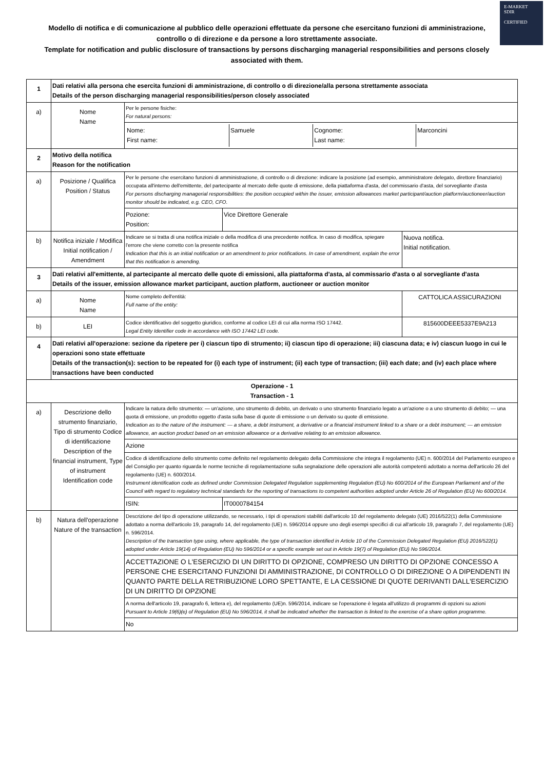E-MARKET
SDIR
CERTIFIED
Modello di notifica e di comunicazione al pubblico delle operazioni effettuate da persone che esercitano funzioni di amministrazione, controllo o di direzione e da persone a loro strettamente associate.
Template for notification and public disclosure of transactions by persons discharging managerial responsibilities and persons closely associated with them.
| 1 | Dati relativi alla persona che esercita funzioni di amministrazione, di controllo o di direzione/alla persona strettamente associata Details of the person discharging managerial responsibilities/person closely associated | | | |
| a) | Nome Name | Per le persone fisiche: For natural persons: | | |
| | | / Nome: First name: / Samuele / Cognome: Last name: / Marconcini / | | |
| 2 | Motivo della notifica Reason for the notification | | | |
| a) | Posizione / Qualifica Position / Status | Per le persone che esercitano funzioni di amministrazione, di controllo o di direzione: indicare la posizione (ad esempio, amministratore delegato, direttore finanziario) occupata all'interno dell'emittente, del partecipante al mercato delle quote di emissione, della piattaforma d'asta, del commissario d'asta, del sorvegliante d'asta For persons discharging managerial responsibilities: the position occupied within the issuer, emission allowances market participant/auction platform/auctioneer/auction monitor should be indicated, e.g. CEO, CFO. | | |
| | | Pozione: Position: | Vice Direttore Generale | |
| b) | Notifica iniziale / Modifica Initial notification / Amendment | Indicare se si tratta di una notifica iniziale o della modifica di una precedente notifica. In caso di modifica, spiegare l'errore che viene corretto con la presente notifica Indication that this is an initial notification or an amendment to prior notifications. In case of amendment, explain the error that this notification is amending. | | Nuova notifica. Initial notification. |
| 3 | Dati relativi all'emittente, al partecipante al mercato delle quote di emissioni, alla piattaforma d'asta, al commissario d'asta o al sorvegliante d'asta Details of the issuer, emission allowance market participant, auction platform, auctioneer or auction monitor | | | |
| a) | Nome Name | Nome completo dell'entità: Full name of the entity: | | CATTOLICA ASSICURAZIONI |
| b) | LEI | Codice identificativo del soggetto giuridico, conforme al codice LEI di cui alla norma ISO 17442. Legal Entity Identifier code in accordance with ISO 17442 LEI code. | | 815600DEEE5337E9A213 |
| 4 | Dati relativi all'operazione: sezione da ripetere per i) ciascun tipo di strumento; ii) ciascun tipo di operazione; iii) ciascuna data; e iv) ciascun luogo in cui le operazioni sono state effettuate Details of the transaction(s): section to be repeated for (i) each type of instrument; (ii) each type of transaction; (iii) each date; and (iv) each place where transactions have been conducted | | | |
| Operazione - 1 Transaction - 1 | | | | |
| a) | Descrizione dello strumento finanziario, Tipo di strumento Codice di identificazione Description of the financial instrument, Type of instrument Identification code | Indicare la natura dello strumento: — un'azione, uno strumento di debito, un derivato o uno strumento finanziario legato a un'azione o a uno strumento di debito; — una quota di emissione, un prodotto oggetto d'asta sulla base di quote di emissione o un derivato su quote di emissione. Indication as to the nature of the instrument: — a share, a debt instrument, a derivative or a financial instrument linked to a share or a debt instrument; — an emission allowance, an auction product based on an emission allowance or a derivative relating to an emission allowance. | | |
| | | Azione | | |
| | | Codice di identificazione dello strumento come definito nel regolamento delegato della Commissione che integra il regolamento (UE) n. 600/2014 del Parlamento europeo e del Consiglio per quanto riguarda le norme tecniche di regolamentazione sulla segnalazione delle operazioni alle autorità competenti adottato a norma dell'articolo 26 del regolamento (UE) n. 600/2014. Instrument identification code as defined under Commission Delegated Regulation supplementing Regulation (EU) No 600/2014 of the European Parliament and of the Council with regard to regulatory technical standards for the reporting of transactions to competent authorities adopted under Article 26 of Regulation (EU) No 600/2014. | | |
| | | ISIN: | IT0000784154 | |
| b) | Natura dell'operazione Nature of the transaction | Descrizione del tipo di operazione utilizzando, se necessario, i tipi di operazioni stabiliti dall'articolo 10 del regolamento delegato (UE) 2016/522(1) della Commissione adottato a norma dell'articolo 19, paragrafo 14, del regolamento (UE) n. 596/2014 oppure uno degli esempi specifici di cui all'articolo 19, paragrafo 7, del regolamento (UE) n. 596/2014. Description of the transaction type using, where applicable, the type of transaction identified in Article 10 of the Commission Delegated Regulation (EU) 2016/522(1) adopted under Article 19(14) of Regulation (EU) No 596/2014 or a specific example set out in Article 19(7) of Regulation (EU) No 596/2014. | | |
| | | ACCETTAZIONE O L'ESERCIZIO DI UN DIRITTO DI OPZIONE, COMPRESO UN DIRITTO DI OPZIONE CONCESSO A PERSONE CHE ESERCITANO FUNZIONI DI AMMINISTRAZIONE, DI CONTROLLO O DI DIREZIONE O A DIPENDENTI IN QUANTO PARTE DELLA RETRIBUZIONE LORO SPETTANTE, E LA CESSIONE DI QUOTE DERIVANTI DALL'ESERCIZIO DI UN DIRITTO DI OPZIONE | | |
| | | A norma dell'articolo 19, paragrafo 6, lettera e), del regolamento (UE)n. 596/2014, indicare se l'operazione è legata all'utilizzo di programmi di opzioni su azioni Pursuant to Article 19(6)(e) of Regulation (EU) No 596/2014, it shall be indicated whether the transaction is linked to the exercise of a share option programme. | | |
| | | No | | |